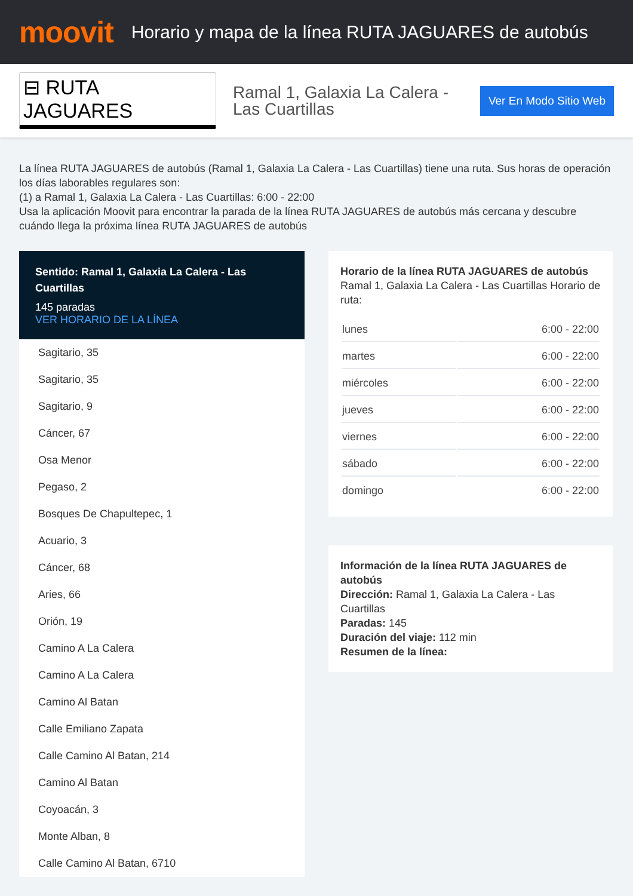moovit
Horario y mapa de la línea RUTA JAGUARES de autobús
⊟ RUTA JAGUARES
Ramal 1, Galaxia La Calera - Las Cuartillas
Ver En Modo Sitio Web
La línea RUTA JAGUARES de autobús (Ramal 1, Galaxia La Calera - Las Cuartillas) tiene una ruta. Sus horas de operación los días laborables regulares son:
(1) a Ramal 1, Galaxia La Calera - Las Cuartillas: 6:00 - 22:00
Usa la aplicación Moovit para encontrar la parada de la línea RUTA JAGUARES de autobús más cercana y descubre cuándo llega la próxima línea RUTA JAGUARES de autobús
Sentido: Ramal 1, Galaxia La Calera - Las Cuartillas
145 paradas
VER HORARIO DE LA LÍNEA
Sagitario, 35
Sagitario, 35
Sagitario, 9
Cáncer, 67
Osa Menor
Pegaso, 2
Bosques De Chapultepec, 1
Acuario, 3
Cáncer, 68
Aries, 66
Orión, 19
Camino A La Calera
Camino A La Calera
Camino Al Batan
Calle Emiliano Zapata
Calle Camino Al Batan, 214
Camino Al Batan
Coyoacán, 3
Monte Alban, 8
Calle Camino Al Batan, 6710
Horario de la línea RUTA JAGUARES de autobús
Ramal 1, Galaxia La Calera - Las Cuartillas Horario de ruta:
| lunes | 6:00 - 22:00 |
| martes | 6:00 - 22:00 |
| miércoles | 6:00 - 22:00 |
| jueves | 6:00 - 22:00 |
| viernes | 6:00 - 22:00 |
| sábado | 6:00 - 22:00 |
| domingo | 6:00 - 22:00 |
Información de la línea RUTA JAGUARES de autobús
Dirección: Ramal 1, Galaxia La Calera - Las Cuartillas
Paradas: 145
Duración del viaje: 112 min
Resumen de la línea: